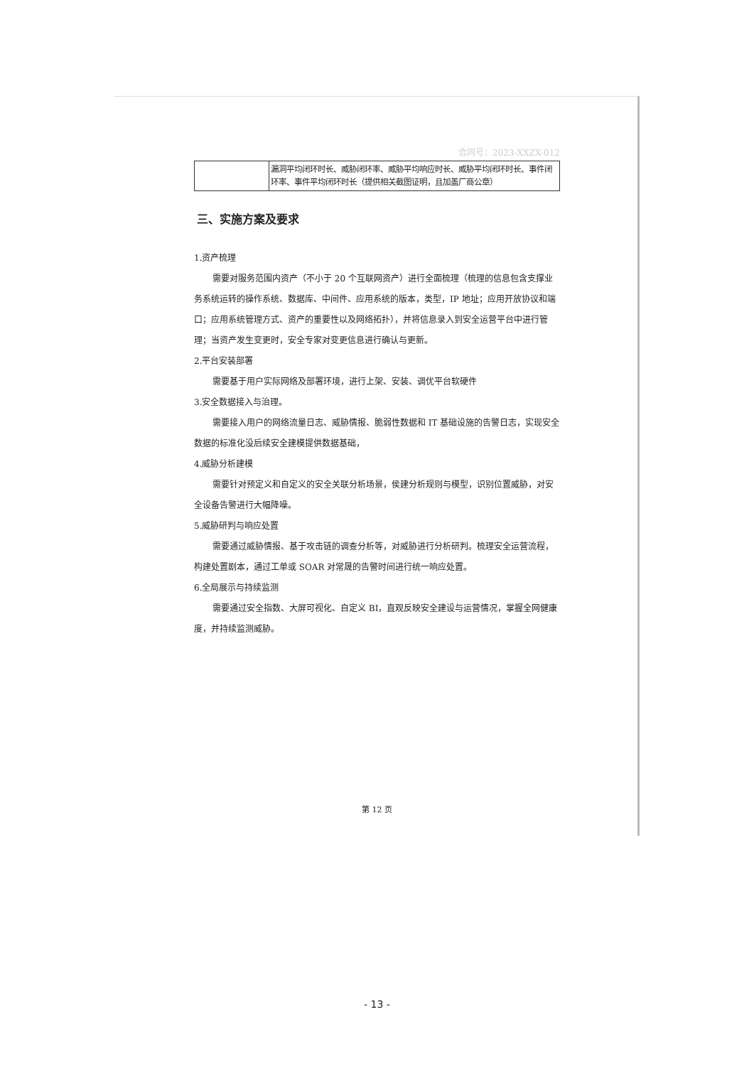合同号：2023-XXZX-012
| | 漏洞平均闭环时长、威胁闭环率、威胁平均响应时长、威胁平均闭环时长、事件闭环率、事件平均闭环时长（提供相关截图证明，且加盖厂商公章） |
三、实施方案及要求
1.资产梳理
需要对服务范围内资产（不小于 20 个互联网资产）进行全面梳理（梳理的信息包含支撑业务系统运转的操作系统、数据库、中间件、应用系统的版本，类型，IP 地址；应用开放协议和端口；应用系统管理方式、资产的重要性以及网络拓扑），并将信息录入到安全运营平台中进行管理；当资产发生变更时，安全专家对变更信息进行确认与更新。
2.平台安装部署
需要基于用户实际网络及部署环境，进行上架、安装、调优平台软硬件
3.安全数据接入与治理。
需要接入用户的网络流量日志、威胁情报、脆弱性数据和 IT 基础设施的告警日志，实现安全数据的标准化没后续安全建模提供数据基础，
4.威胁分析建模
需要针对预定义和自定义的安全关联分析场景，侯建分析规则与模型，识别位置威胁，对安全设备告警进行大幅降噪。
5.威胁研判与响应处置
需要通过威胁情报、基于攻击链的调查分析等，对威胁进行分析研判。梳理安全运营流程，构建处置剧本，通过工单或 SOAR 对常晟的告警时间进行统一响应处置。
6.全局展示与持续监测
需要通过安全指数、大屏可视化、自定义 BI，直观反映安全建设与运营情况，掌握全网健康度，并持续监测威胁。
第 12 页
- 13 -